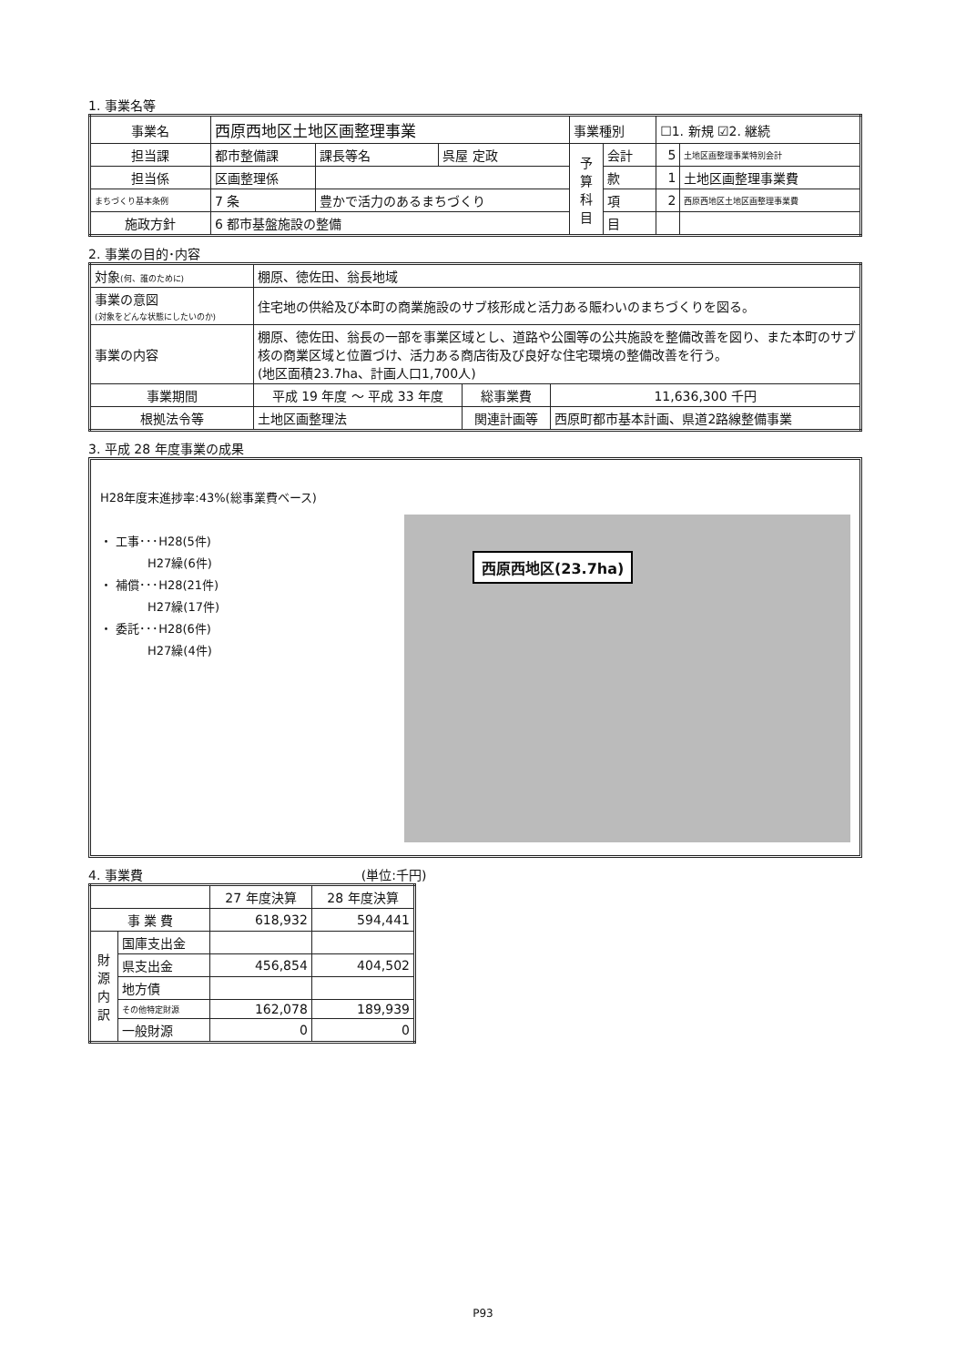1. 事業名等
| 事業名 | 西原西地区土地区画整理事業 | | | 事業種別 | | ☐1. 新規 ☑2. 継続 | |
| 担当課 | 都市整備課 | 課長等名 | 呉屋 定政 | 予 算 科 目 | 会計 | 5 | 土地区画整理事業特別会計 |
| 担当係 | 区画整理係 | | | | 款 | 1 | 土地区画整理事業費 |
| まちづくり基本条例 | 7 条 | 豊かで活力のあるまちづくり | | | 項 | 2 | 西原西地区土地区画整理事業費 |
| 施政方針 | 6 都市基盤施設の整備 | | | | 目 | | |
2. 事業の目的･内容
| 対象 (何、誰のために) | 棚原、徳佐田、翁長地域 | | |
| 事業の意図 (対象をどんな状態にしたいのか) | 住宅地の供給及び本町の商業施設のサブ核形成と活力ある賑わいのまちづくりを図る。 | | |
| 事業の内容 | 棚原、徳佐田、翁長の一部を事業区域とし、道路や公園等の公共施設を整備改善を図り、また本町のサブ核の商業区域と位置づけ、活力ある商店街及び良好な住宅環境の整備改善を行う。 (地区面積23.7ha、計画人口1,700人) | | |
| 事業期間 | 平成 19 年度 ～ 平成 33 年度 | 総事業費 | 11,636,300 千円 |
| 根拠法令等 | 土地区画整理法 | 関連計画等 | 西原町都市基本計画、県道2路線整備事業 |
3. 平成 28 年度事業の成果
H28年度末進捗率:43%(総事業費ベース)
・ 工事･･･H28(5件)
    H27繰(6件)
・ 補償･･･H28(21件)
    H27繰(17件)
・ 委託･･･H28(6件)
    H27繰(4件)
西原西地区(23.7ha)
4. 事業費 (単位:千円)
| | | 27 年度決算 | 28 年度決算 |
| 事 業 費 | | 618,932 | 594,441 |
| 財 源 内 訳 | 国庫支出金 | | |
| | 県支出金 | 456,854 | 404,502 |
| | 地方債 | | |
| | その他特定財源 | 162,078 | 189,939 |
| | 一般財源 | 0 | 0 |
P93